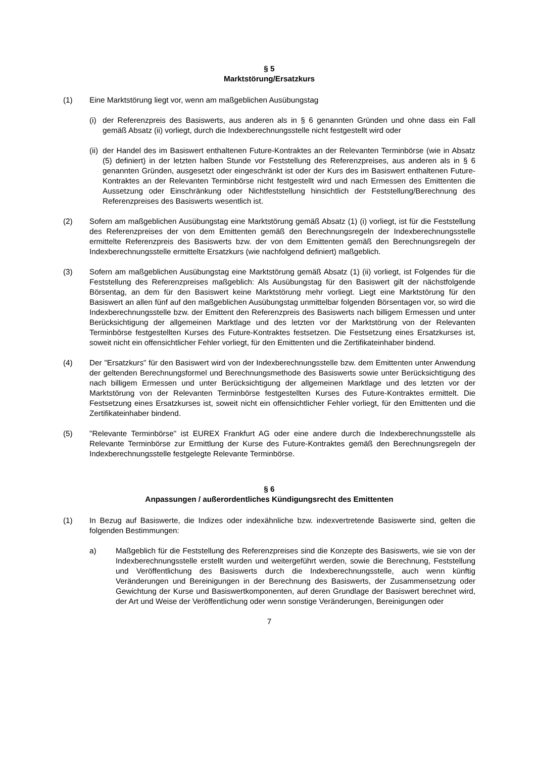§ 5
Marktstörung/Ersatzkurs
(1) Eine Marktstörung liegt vor, wenn am maßgeblichen Ausübungstag
(i)
der Referenzpreis des Basiswerts, aus anderen als in § 6 genannten Gründen und ohne dass ein Fall gemäß Absatz (ii) vorliegt, durch die Indexberechnungsstelle nicht festgestellt wird oder
(ii)
der Handel des im Basiswert enthaltenen Future-Kontraktes an der Relevanten Terminbörse (wie in Absatz (5) definiert) in der letzten halben Stunde vor Feststellung des Referenzpreises, aus anderen als in § 6 genannten Gründen, ausgesetzt oder eingeschränkt ist oder der Kurs des im Basiswert enthaltenen Future-Kontraktes an der Relevanten Terminbörse nicht festgestellt wird und nach Ermessen des Emittenten die Aussetzung oder Einschränkung oder Nichtfeststellung hinsichtlich der Feststellung/Berechnung des Referenzpreises des Basiswerts wesentlich ist.
(2) Sofern am maßgeblichen Ausübungstag eine Marktstörung gemäß Absatz (1) (i) vorliegt, ist für die Feststellung des Referenzpreises der von dem Emittenten gemäß den Berechnungsregeln der Indexberechnungsstelle ermittelte Referenzpreis des Basiswerts bzw. der von dem Emittenten gemäß den Berechnungsregeln der Indexberechnungsstelle ermittelte Ersatzkurs (wie nachfolgend definiert) maßgeblich.
(3) Sofern am maßgeblichen Ausübungstag eine Marktstörung gemäß Absatz (1) (ii) vorliegt, ist Folgendes für die Feststellung des Referenzpreises maßgeblich: Als Ausübungstag für den Basiswert gilt der nächstfolgende Börsentag, an dem für den Basiswert keine Marktstörung mehr vorliegt. Liegt eine Marktstörung für den Basiswert an allen fünf auf den maßgeblichen Ausübungstag unmittelbar folgenden Börsentagen vor, so wird die Indexberechnungsstelle bzw. der Emittent den Referenzpreis des Basiswerts nach billigem Ermessen und unter Berücksichtigung der allgemeinen Marktlage und des letzten vor der Marktstörung von der Relevanten Terminbörse festgestellten Kurses des Future-Kontraktes festsetzen. Die Festsetzung eines Ersatzkurses ist, soweit nicht ein offensichtlicher Fehler vorliegt, für den Emittenten und die Zertifikateinhaber bindend.
(4) Der "Ersatzkurs" für den Basiswert wird von der Indexberechnungsstelle bzw. dem Emittenten unter Anwendung der geltenden Berechnungsformel und Berechnungsmethode des Basiswerts sowie unter Berücksichtigung des nach billigem Ermessen und unter Berücksichtigung der allgemeinen Marktlage und des letzten vor der Marktstörung von der Relevanten Terminbörse festgestellten Kurses des Future-Kontraktes ermittelt. Die Festsetzung eines Ersatzkurses ist, soweit nicht ein offensichtlicher Fehler vorliegt, für den Emittenten und die Zertifikateinhaber bindend.
(5) "Relevante Terminbörse" ist EUREX Frankfurt AG oder eine andere durch die Indexberechnungsstelle als Relevante Terminbörse zur Ermittlung der Kurse des Future-Kontraktes gemäß den Berechnungsregeln der Indexberechnungsstelle festgelegte Relevante Terminbörse.
§ 6
Anpassungen / außerordentliches Kündigungsrecht des Emittenten
(1) In Bezug auf Basiswerte, die Indizes oder indexähnliche bzw. indexvertretende Basiswerte sind, gelten die folgenden Bestimmungen:
a) Maßgeblich für die Feststellung des Referenzpreises sind die Konzepte des Basiswerts, wie sie von der Indexberechnungsstelle erstellt wurden und weitergeführt werden, sowie die Berechnung, Feststellung und Veröffentlichung des Basiswerts durch die Indexberechnungsstelle, auch wenn künftig Veränderungen und Bereinigungen in der Berechnung des Basiswerts, der Zusammensetzung oder Gewichtung der Kurse und Basiswertkomponenten, auf deren Grundlage der Basiswert berechnet wird, der Art und Weise der Veröffentlichung oder wenn sonstige Veränderungen, Bereinigungen oder
7